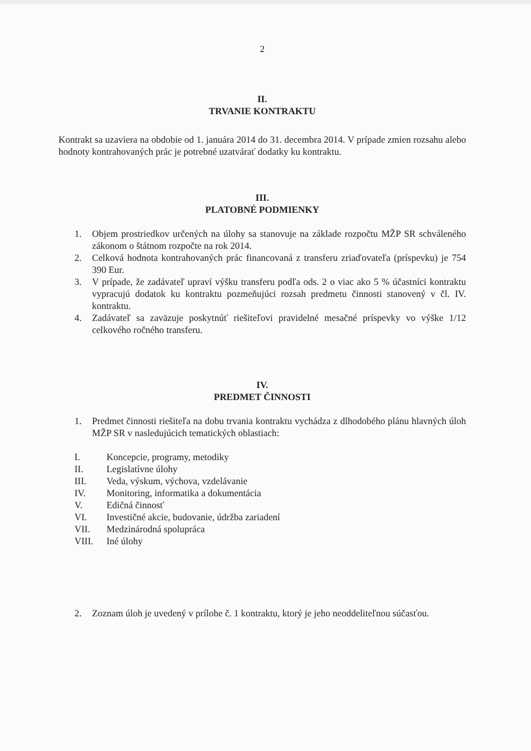2
II.
TRVANIE KONTRAKTU
Kontrakt sa uzaviera na obdobie od 1. januára 2014 do 31. decembra 2014. V prípade zmien rozsahu alebo hodnoty kontrahovaných prác je potrebné uzatvárať dodatky ku kontraktu.
III.
PLATOBNÉ PODMIENKY
1. Objem prostriedkov určených na úlohy sa stanovuje na základe rozpočtu MŽP SR schváleného zákonom o štátnom rozpočte na rok 2014.
2. Celková hodnota kontrahovaných prác financovaná z transferu zriaďovateľa (príspevku) je 754 390 Eur.
3. V prípade, že zadávateľ upraví výšku transferu podľa ods. 2 o viac ako 5 % účastníci kontraktu vypracujú dodatok ku kontraktu pozmeňujúci rozsah predmetu činnosti stanovený v čl. IV. kontraktu.
4. Zadávateľ sa zaväzuje poskytnúť riešiteľovi pravidelné mesačné príspevky vo výške 1/12 celkového ročného transferu.
IV.
PREDMET ČINNOSTI
1. Predmet činnosti riešiteľa na dobu trvania kontraktu vychádza z dlhodobého plánu hlavných úloh MŽP SR v nasledujúcich tematických oblastiach:
I. Koncepcie, programy, metodiky
II. Legislatívne úlohy
III. Veda, výskum, výchova, vzdelávanie
IV. Monitoring, informatika a dokumentácia
V. Edičná činnosť
VI. Investičné akcie, budovanie, údržba zariadení
VII. Medzinárodná spolupráca
VIII. Iné úlohy
2. Zoznam úloh je uvedený v prílohe č. 1 kontraktu, ktorý je jeho neoddeliteľnou súčasťou.